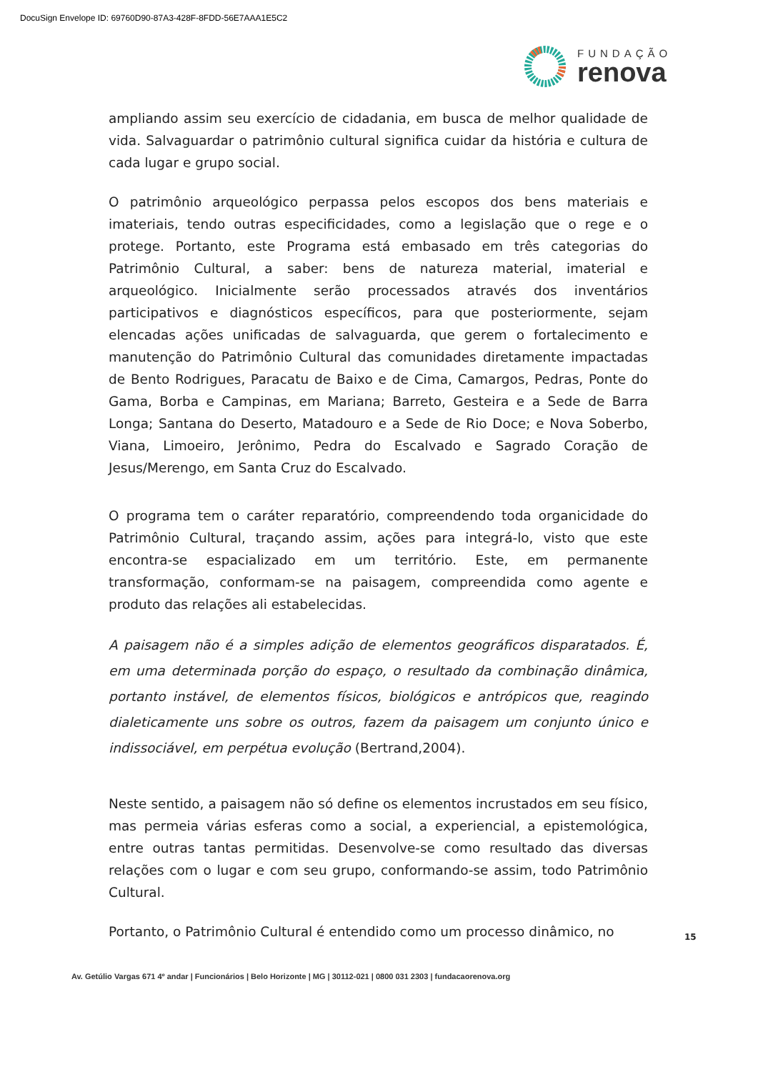DocuSign Envelope ID: 69760D90-87A3-428F-8FDD-56E7AAA1E5C2
FUNDAÇÃO
renova
ampliando assim seu exercício de cidadania, em busca de melhor qualidade de vida. Salvaguardar o patrimônio cultural significa cuidar da história e cultura de cada lugar e grupo social.
O patrimônio arqueológico perpassa pelos escopos dos bens materiais e imateriais, tendo outras especificidades, como a legislação que o rege e o protege. Portanto, este Programa está embasado em três categorias do Patrimônio Cultural, a saber: bens de natureza material, imaterial e arqueológico. Inicialmente serão processados através dos inventários participativos e diagnósticos específicos, para que posteriormente, sejam elencadas ações unificadas de salvaguarda, que gerem o fortalecimento e manutenção do Patrimônio Cultural das comunidades diretamente impactadas de Bento Rodrigues, Paracatu de Baixo e de Cima, Camargos, Pedras, Ponte do Gama, Borba e Campinas, em Mariana; Barreto, Gesteira e a Sede de Barra Longa; Santana do Deserto, Matadouro e a Sede de Rio Doce; e Nova Soberbo, Viana, Limoeiro, Jerônimo, Pedra do Escalvado e Sagrado Coração de Jesus/Merengo, em Santa Cruz do Escalvado.
O programa tem o caráter reparatório, compreendendo toda organicidade do Patrimônio Cultural, traçando assim, ações para integrá-lo, visto que este encontra-se espacializado em um território. Este, em permanente transformação, conformam-se na paisagem, compreendida como agente e produto das relações ali estabelecidas.
A paisagem não é a simples adição de elementos geográficos disparatados. É, em uma determinada porção do espaço, o resultado da combinação dinâmica, portanto instável, de elementos físicos, biológicos e antrópicos que, reagindo dialeticamente uns sobre os outros, fazem da paisagem um conjunto único e indissociável, em perpétua evolução (Bertrand,2004).
Neste sentido, a paisagem não só define os elementos incrustados em seu físico, mas permeia várias esferas como a social, a experiencial, a epistemológica, entre outras tantas permitidas. Desenvolve-se como resultado das diversas relações com o lugar e com seu grupo, conformando-se assim, todo Patrimônio Cultural.
Portanto, o Patrimônio Cultural é entendido como um processo dinâmico, no
15
Av. Getúlio Vargas 671 4º andar | Funcionários | Belo Horizonte | MG | 30112-021 | 0800 031 2303 | fundacaorenova.org